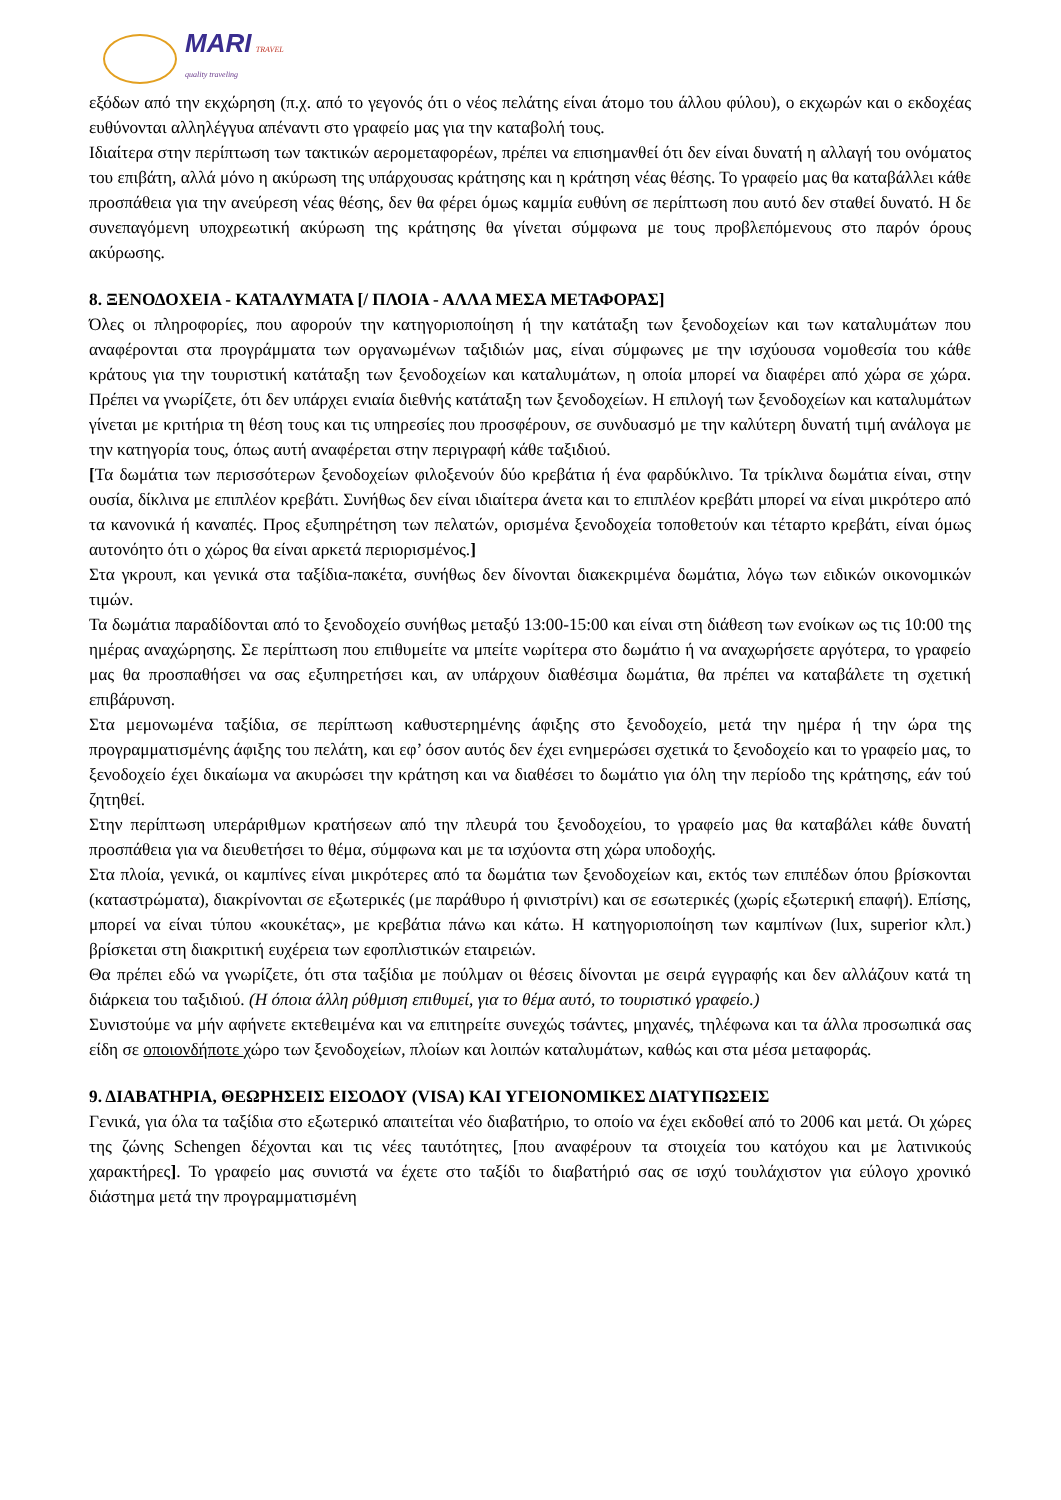MARI TRAVEL
quality traveling
εξόδων από την εκχώρηση (π.χ. από το γεγονός ότι ο νέος πελάτης είναι άτομο του άλλου φύλου), ο εκχωρών και ο εκδοχέας ευθύνονται αλληλέγγυα απέναντι στο γραφείο μας για την καταβολή τους.
Ιδιαίτερα στην περίπτωση των τακτικών αερομεταφορέων, πρέπει να επισημανθεί ότι δεν είναι δυνατή η αλλαγή του ονόματος του επιβάτη, αλλά μόνο η ακύρωση της υπάρχουσας κράτησης και η κράτηση νέας θέσης. Το γραφείο μας θα καταβάλλει κάθε προσπάθεια για την ανεύρεση νέας θέσης, δεν θα φέρει όμως καμμία ευθύνη σε περίπτωση που αυτό δεν σταθεί δυνατό. Η δε συνεπαγόμενη υποχρεωτική ακύρωση της κράτησης θα γίνεται σύμφωνα με τους προβλεπόμενους στο παρόν όρους ακύρωσης.
8. ΞΕΝΟΔΟΧΕΙΑ - ΚΑΤΑΛΥΜΑΤΑ [/ ΠΛΟΙΑ - ΑΛΛΑ ΜΕΣΑ ΜΕΤΑΦΟΡΑΣ]
Όλες οι πληροφορίες, που αφορούν την κατηγοριοποίηση ή την κατάταξη των ξενοδοχείων και των καταλυμάτων που αναφέρονται στα προγράμματα των οργανωμένων ταξιδιών μας, είναι σύμφωνες με την ισχύουσα νομοθεσία του κάθε κράτους για την τουριστική κατάταξη των ξενοδοχείων και καταλυμάτων, η οποία μπορεί να διαφέρει από χώρα σε χώρα. Πρέπει να γνωρίζετε, ότι δεν υπάρχει ενιαία διεθνής κατάταξη των ξενοδοχείων. Η επιλογή των ξενοδοχείων και καταλυμάτων γίνεται με κριτήρια τη θέση τους και τις υπηρεσίες που προσφέρουν, σε συνδυασμό με την καλύτερη δυνατή τιμή ανάλογα με την κατηγορία τους, όπως αυτή αναφέρεται στην περιγραφή κάθε ταξιδιού.
[Τα δωμάτια των περισσότερων ξενοδοχείων φιλοξενούν δύο κρεβάτια ή ένα φαρδύκλινο. Τα τρίκλινα δωμάτια είναι, στην ουσία, δίκλινα με επιπλέον κρεβάτι. Συνήθως δεν είναι ιδιαίτερα άνετα και το επιπλέον κρεβάτι μπορεί να είναι μικρότερο από τα κανονικά ή καναπές. Προς εξυπηρέτηση των πελατών, ορισμένα ξενοδοχεία τοποθετούν και τέταρτο κρεβάτι, είναι όμως αυτονόητο ότι ο χώρος θα είναι αρκετά περιορισμένος.]
Στα γκρουπ, και γενικά στα ταξίδια-πακέτα, συνήθως δεν δίνονται διακεκριμένα δωμάτια, λόγω των ειδικών οικονομικών τιμών.
Τα δωμάτια παραδίδονται από το ξενοδοχείο συνήθως μεταξύ 13:00-15:00 και είναι στη διάθεση των ενοίκων ως τις 10:00 της ημέρας αναχώρησης. Σε περίπτωση που επιθυμείτε να μπείτε νωρίτερα στο δωμάτιο ή να αναχωρήσετε αργότερα, το γραφείο μας θα προσπαθήσει να σας εξυπηρετήσει και, αν υπάρχουν διαθέσιμα δωμάτια, θα πρέπει να καταβάλετε τη σχετική επιβάρυνση.
Στα μεμονωμένα ταξίδια, σε περίπτωση καθυστερημένης άφιξης στο ξενοδοχείο, μετά την ημέρα ή την ώρα της προγραμματισμένης άφιξης του πελάτη, και εφ’ όσον αυτός δεν έχει ενημερώσει σχετικά το ξενοδοχείο και το γραφείο μας, το ξενοδοχείο έχει δικαίωμα να ακυρώσει την κράτηση και να διαθέσει το δωμάτιο για όλη την περίοδο της κράτησης, εάν τού ζητηθεί.
Στην περίπτωση υπεράριθμων κρατήσεων από την πλευρά του ξενοδοχείου, το γραφείο μας θα καταβάλει κάθε δυνατή προσπάθεια για να διευθετήσει το θέμα, σύμφωνα και με τα ισχύοντα στη χώρα υποδοχής.
Στα πλοία, γενικά, οι καμπίνες είναι μικρότερες από τα δωμάτια των ξενοδοχείων και, εκτός των επιπέδων όπου βρίσκονται (καταστρώματα), διακρίνονται σε εξωτερικές (με παράθυρο ή φινιστρίνι) και σε εσωτερικές (χωρίς εξωτερική επαφή). Επίσης, μπορεί να είναι τύπου «κουκέτας», με κρεβάτια πάνω και κάτω. Η κατηγοριοποίηση των καμπίνων (lux, superior κλπ.) βρίσκεται στη διακριτική ευχέρεια των εφοπλιστικών εταιρειών.
Θα πρέπει εδώ να γνωρίζετε, ότι στα ταξίδια με πούλμαν οι θέσεις δίνονται με σειρά εγγραφής και δεν αλλάζουν κατά τη διάρκεια του ταξιδιού. (Η όποια άλλη ρύθμιση επιθυμεί, για το θέμα αυτό, το τουριστικό γραφείο.)
Συνιστούμε να μήν αφήνετε εκτεθειμένα και να επιτηρείτε συνεχώς τσάντες, μηχανές, τηλέφωνα και τα άλλα προσωπικά σας είδη σε οποιονδήποτε χώρο των ξενοδοχείων, πλοίων και λοιπών καταλυμάτων, καθώς και στα μέσα μεταφοράς.
9. ΔΙΑΒΑΤΗΡΙΑ, ΘΕΩΡΗΣΕΙΣ ΕΙΣΟΔΟΥ (VISA) ΚΑΙ ΥΓΕΙΟΝΟΜΙΚΕΣ ΔΙΑΤΥΠΩΣΕΙΣ
Γενικά, για όλα τα ταξίδια στο εξωτερικό απαιτείται νέο διαβατήριο, το οποίο να έχει εκδοθεί από το 2006 και μετά. Οι χώρες της ζώνης Schengen δέχονται και τις νέες ταυτότητες, [που αναφέρουν τα στοιχεία του κατόχου και με λατινικούς χαρακτήρες]. Το γραφείο μας συνιστά να έχετε στο ταξίδι το διαβατήριό σας σε ισχύ τουλάχιστον για εύλογο χρονικό διάστημα μετά την προγραμματισμένη